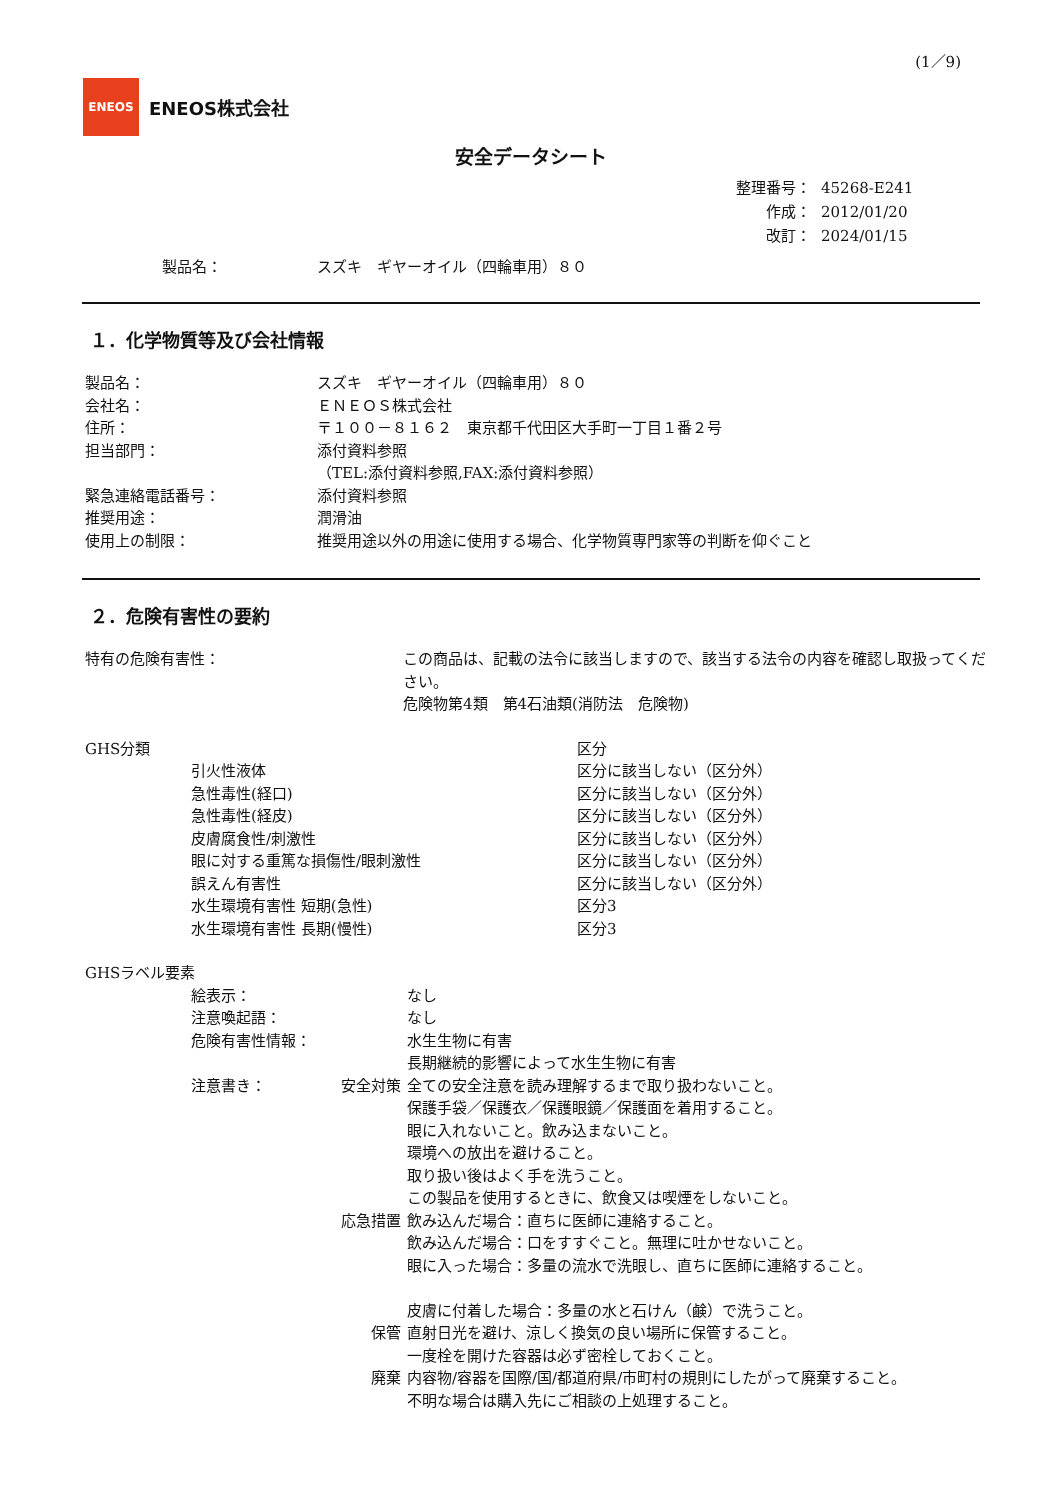(1／9)
ENEOS
ENEOS株式会社
安全データシート
| 整理番号： | 45268-E241 |
| 作成： | 2012/01/20 |
| 改訂： | 2024/01/15 |
製品名： スズキ　ギヤーオイル（四輪車用）８０
１．化学物質等及び会社情報
| 製品名： | スズキ ギヤーオイル（四輪車用）８０ |
| 会社名： | ＥＮＥＯＳ株式会社 |
| 住所： | 〒１００－８１６２ 東京都千代田区大手町一丁目１番２号 |
| 担当部門： | 添付資料参照 （TEL:添付資料参照,FAX:添付資料参照） |
| 緊急連絡電話番号： | 添付資料参照 |
| 推奨用途： | 潤滑油 |
| 使用上の制限： | 推奨用途以外の用途に使用する場合、化学物質専門家等の判断を仰ぐこと |
２．危険有害性の要約
| 特有の危険有害性： | この商品は、記載の法令に該当しますので、該当する法令の内容を確認し取扱ってください。 危険物第4類 第4石油類(消防法 危険物) |
| GHS分類 | | 区分 |
| | 引火性液体 | 区分に該当しない（区分外） |
| | 急性毒性(経口) | 区分に該当しない（区分外） |
| | 急性毒性(経皮) | 区分に該当しない（区分外） |
| | 皮膚腐食性/刺激性 | 区分に該当しない（区分外） |
| | 眼に対する重篤な損傷性/眼刺激性 | 区分に該当しない（区分外） |
| | 誤えん有害性 | 区分に該当しない（区分外） |
| | 水生環境有害性 短期(急性) | 区分3 |
| | 水生環境有害性 長期(慢性) | 区分3 |
| GHSラベル要素 | | | |
| | 絵表示： | | なし |
| | 注意喚起語： | | なし |
| | 危険有害性情報： | | 水生生物に有害 長期継続的影響によって水生生物に有害 |
| | 注意書き： | 安全対策 | 全ての安全注意を読み理解するまで取り扱わないこと。 保護手袋／保護衣／保護眼鏡／保護面を着用すること。 眼に入れないこと。飲み込まないこと。 環境への放出を避けること。 取り扱い後はよく手を洗うこと。 この製品を使用するときに、飲食又は喫煙をしないこと。 |
| | | 応急措置 | 飲み込んだ場合：直ちに医師に連絡すること。 飲み込んだ場合：口をすすぐこと。無理に吐かせないこと。 眼に入った場合：多量の流水で洗眼し、直ちに医師に連絡すること。 皮膚に付着した場合：多量の水と石けん（鹸）で洗うこと。 |
| | | 保管 | 直射日光を避け、涼しく換気の良い場所に保管すること。 一度栓を開けた容器は必ず密栓しておくこと。 |
| | | 廃棄 | 内容物/容器を国際/国/都道府県/市町村の規則にしたがって廃棄すること。 不明な場合は購入先にご相談の上処理すること。 |